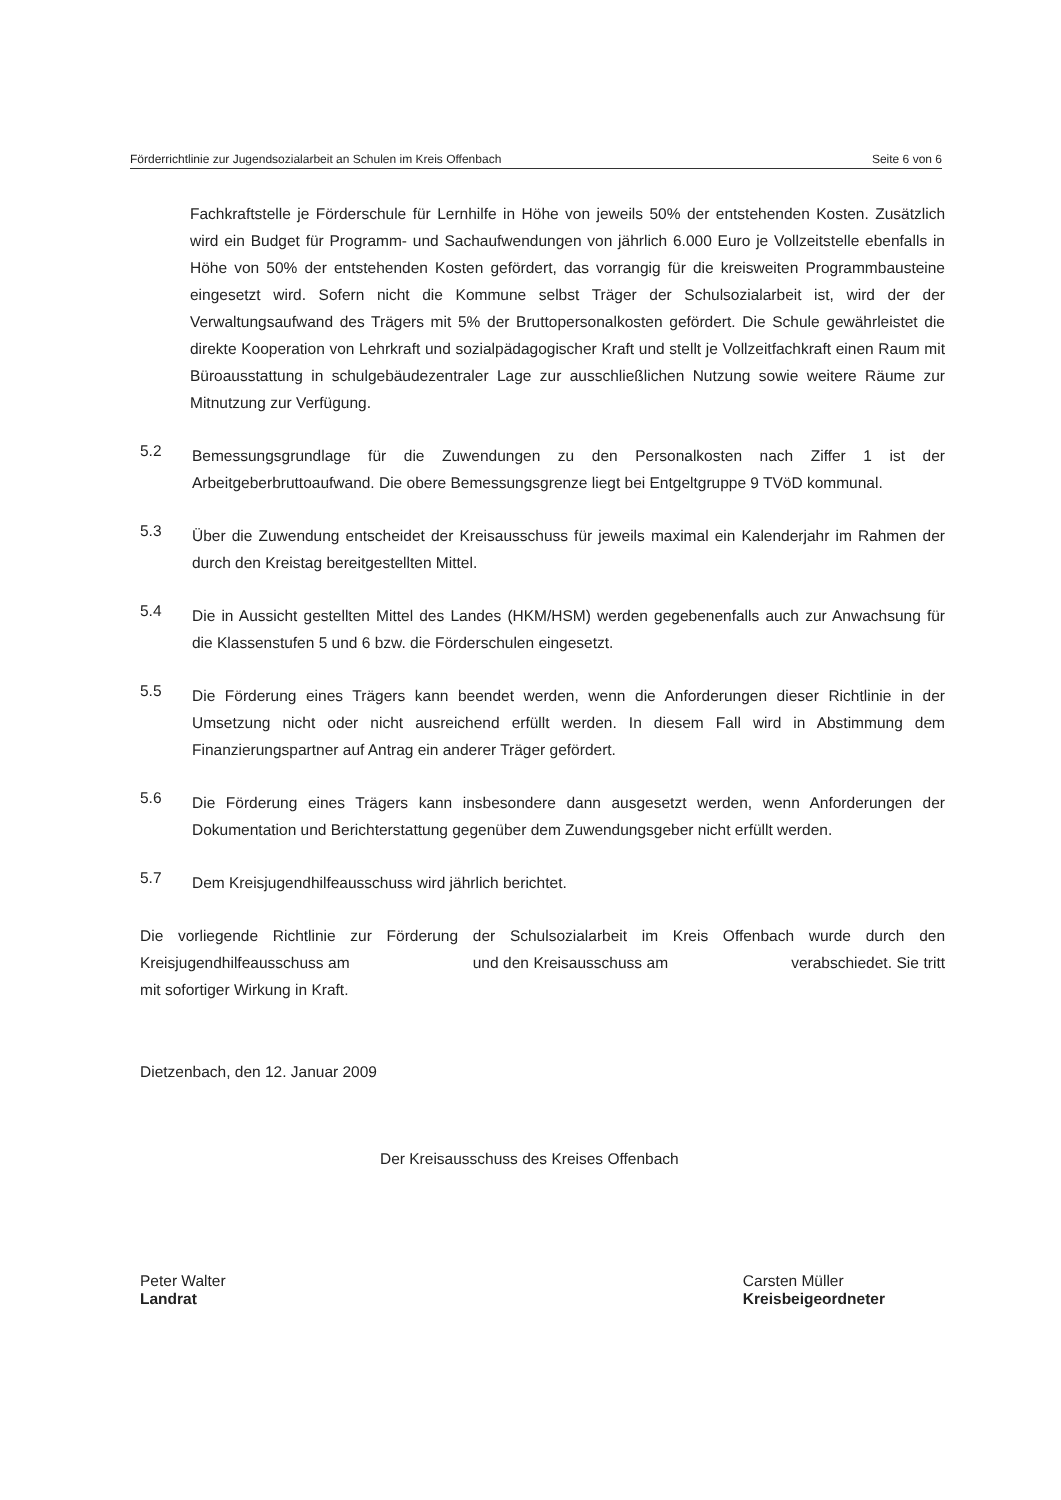Förderrichtlinie zur Jugendsozialarbeit an Schulen im Kreis Offenbach Seite 6 von 6
Fachkraftstelle je Förderschule für Lernhilfe in Höhe von jeweils 50% der entstehenden Kosten. Zusätzlich wird ein Budget für Programm- und Sachaufwendungen von jährlich 6.000 Euro je Vollzeitstelle ebenfalls in Höhe von 50% der entstehenden Kosten gefördert, das vorrangig für die kreisweiten Programmbausteine eingesetzt wird. Sofern nicht die Kommune selbst Träger der Schulsozialarbeit ist, wird der der Verwaltungsaufwand des Trägers mit 5% der Bruttopersonalkosten gefördert. Die Schule gewährleistet die direkte Kooperation von Lehrkraft und sozialpädagogischer Kraft und stellt je Vollzeitfachkraft einen Raum mit Büroausstattung in schulgebäudezentraler Lage zur ausschließlichen Nutzung sowie weitere Räume zur Mitnutzung zur Verfügung.
5.2
Bemessungsgrundlage für die Zuwendungen zu den Personalkosten nach Ziffer 1 ist der Arbeitgeberbruttoaufwand. Die obere Bemessungsgrenze liegt bei Entgeltgruppe 9 TVöD kommunal.
5.3
Über die Zuwendung entscheidet der Kreisausschuss für jeweils maximal ein Kalenderjahr im Rahmen der durch den Kreistag bereitgestellten Mittel.
5.4
Die in Aussicht gestellten Mittel des Landes (HKM/HSM) werden gegebenenfalls auch zur Anwachsung für die Klassenstufen 5 und 6 bzw. die Förderschulen eingesetzt.
5.5
Die Förderung eines Trägers kann beendet werden, wenn die Anforderungen dieser Richtlinie in der Umsetzung nicht oder nicht ausreichend erfüllt werden. In diesem Fall wird in Abstimmung dem Finanzierungspartner auf Antrag ein anderer Träger gefördert.
5.6
Die Förderung eines Trägers kann insbesondere dann ausgesetzt werden, wenn Anforderungen der Dokumentation und Berichterstattung gegenüber dem Zuwendungsgeber nicht erfüllt werden.
5.7
Dem Kreisjugendhilfeausschuss wird jährlich berichtet.
Die vorliegende Richtlinie zur Förderung der Schulsozialarbeit im Kreis Offenbach wurde durch den Kreisjugendhilfeausschuss am und den Kreisausschuss am verabschiedet. Sie tritt mit sofortiger Wirkung in Kraft.
Dietzenbach, den 12. Januar 2009
Der Kreisausschuss des Kreises Offenbach
Peter Walter
Landrat
Carsten Müller
Kreisbeigeordneter